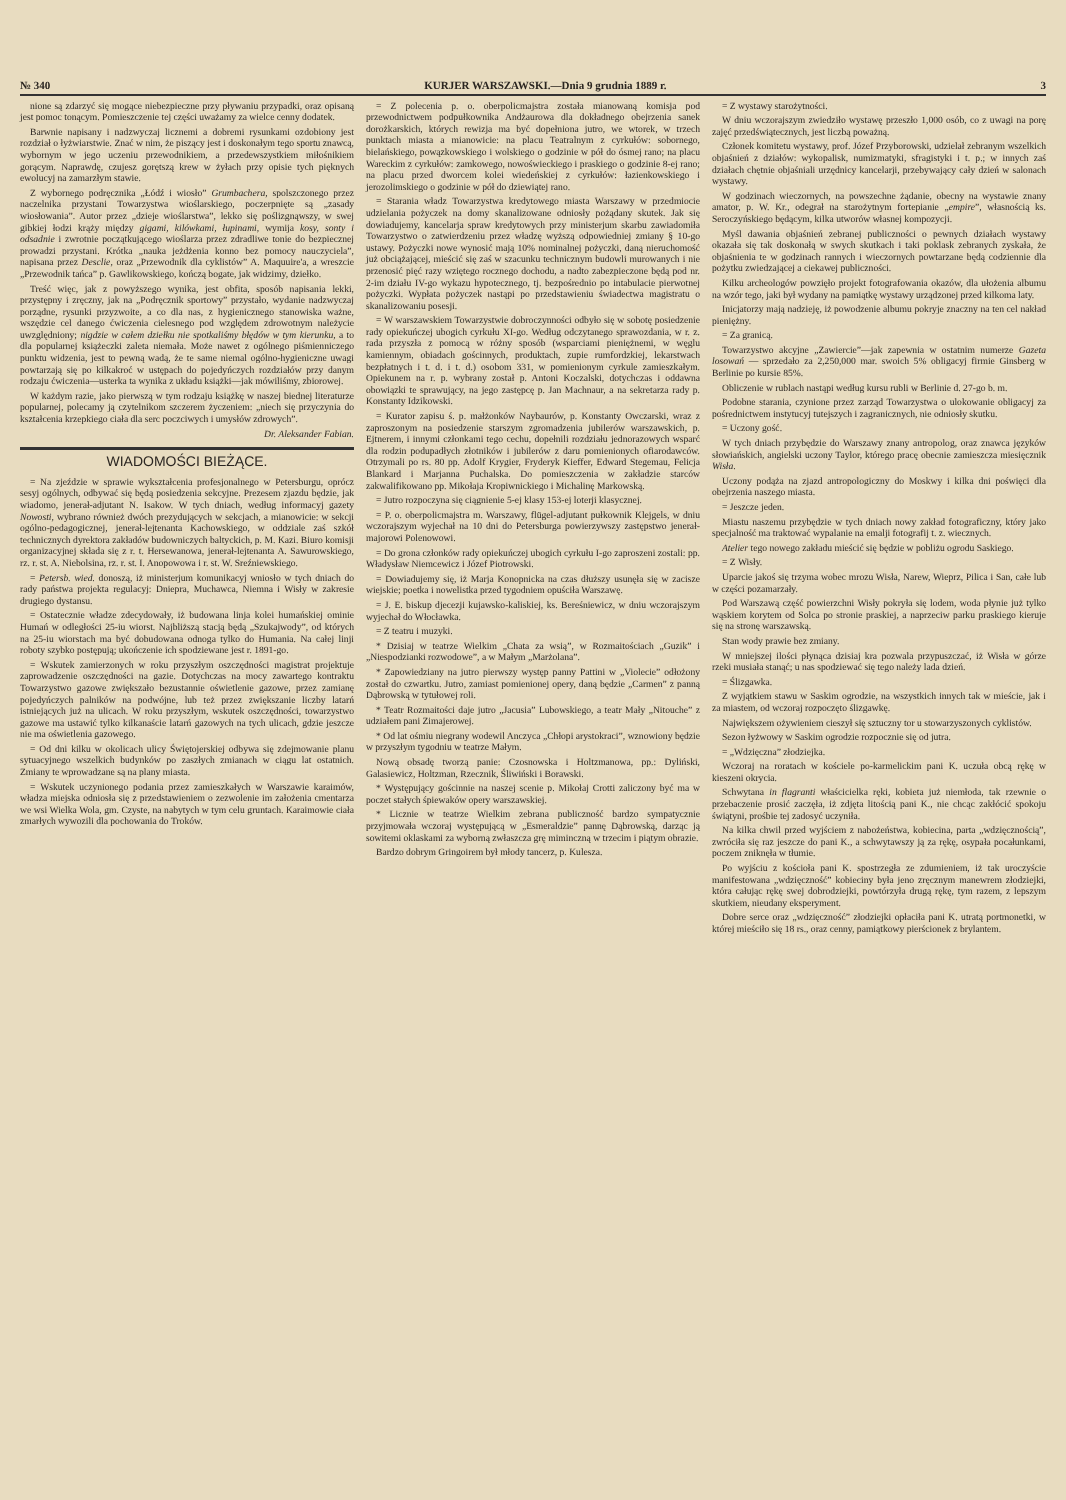№ 340 KURJER WARSZAWSKI.—Dnia 9 grudnia 1889 r. 3
nione są zdarzyć się mogące niebezpieczne przy pływaniu przypadki, oraz opisaną jest pomoc tonącym. Pomieszczenie tej części uważamy za wielce cenny dodatek.
Barwnie napisany i nadzwyczaj licznemi a dobremi rysunkami ozdobiony jest rozdział o łyżwiarstwie. Znać w nim, że piszący jest i doskonałym tego sportu znawcą, wybornym w jego uczeniu przewodnikiem, a przedewszystkiem miłośnikiem gorącym. Naprawdę, czujesz gorętszą krew w żyłach przy opisie tych pięknych ewolucyj na zamarzłym stawie.
Z wybornego podręcznika „Łódź i wiosło” Grumbachera, spolszczonego przez naczelnika przystani Towarzystwa wioślarskiego, poczerpnięte są „zasady wiosłowania”. Autor przez „dzieje wioślarstwa”, lekko się poślizgnąwszy, w swej gibkiej łodzi krąży między gigami, kilówkami, łupinami, wymija kosy, sonty i odsadnie i zwrotnie początkującego wioślarza przez zdradliwe tonie do bezpiecznej prowadzi przystani. Krótka „nauka jeżdżenia konno bez pomocy nauczyciela”, napisana przez Desclie, oraz „Przewodnik dla cyklistów” A. Maquuire'a, a wreszcie „Przewodnik tańca” p. Gawlikowskiego, kończą bogate, jak widzimy, dziełko.
Treść więc, jak z powyższego wynika, jest obfita, sposób napisania lekki, przystępny i zręczny, jak na „Podręcznik sportowy” przystało, wydanie nadzwyczaj porządne, rysunki przyzwoite, a co dla nas, z hygienicznego stanowiska ważne, wszędzie cel danego ćwiczenia cielesnego pod względem zdrowotnym należycie uwzględniony; nigdzie w całem dziełku nie spotkaliśmy błędów w tym kierunku, a to dla popularnej książeczki zaleta niemała. Może nawet z ogólnego piśmienniczego punktu widzenia, jest to pewną wadą, że te same niemal ogólno-hygieniczne uwagi powtarzają się po kilkakroć w ustępach do pojedyńczych rozdziałów przy danym rodzaju ćwiczenia—usterka ta wynika z układu książki—jak mówiliśmy, zbiorowej.
W każdym razie, jako pierwszą w tym rodzaju książkę w naszej biednej literaturze popularnej, polecamy ją czytelnikom szczerem życzeniem: „niech się przyczynia do kształcenia krzepkiego ciała dla serc poczciwych i umysłów zdrowych”.
Dr. Aleksander Fabian.
WIADOMOŚCI BIEŻĄCE.
= Na zjeździe w sprawie wykształcenia profesjonalnego w Petersburgu, oprócz sesyj ogólnych, odbywać się będą posiedzenia sekcyjne. Prezesem zjazdu będzie, jak wiadomo, jenerał-adjutant N. Isakow. W tych dniach, według informacyj gazety Nowosti, wybrano również dwóch prezydujących w sekcjach, a mianowicie: w sekcji ogólno-pedagogicznej, jenerał-lejtenanta Kachowskiego, w oddziale zaś szkół technicznych dyrektora zakładów budowniczych baltyckich, p. M. Kazi. Biuro komisji organizacyjnej składa się z r. t. Hersewanowa, jenerał-lejtenanta A. Sawurowskiego, rz. r. st. A. Niebolsina, rz. r. st. I. Anopowowa i r. st. W. Sreźniewskiego.
= Petersb. wied. donoszą, iż ministerjum komunikacyj wniosło w tych dniach do rady państwa projekta regulacyj: Dniepra, Muchawca, Niemna i Wisły w zakresie drugiego dystansu.
= Ostatecznie władze zdecydowały, iż budowana linja kolei humańskiej ominie Humań w odległości 25-iu wiorst. Najbliższą stacją będą „Szukajwody”, od których na 25-iu wiorstach ma być dobudowana odnoga tylko do Humania. Na całej linji roboty szybko postępują; ukończenie ich spodziewane jest r. 1891-go.
= Wskutek zamierzonych w roku przyszłym oszczędności magistrat projektuje zaprowadzenie oszczędności na gazie. Dotychczas na mocy zawartego kontraktu Towarzystwo gazowe zwiększało bezustannie oświetlenie gazowe, przez zamianę pojedyńczych palników na podwójne, lub też przez zwiększanie liczby latarń istniejących już na ulicach. W roku przyszłym, wskutek oszczędności, towarzystwo gazowe ma ustawić tylko kilkanaście latarń gazowych na tych ulicach, gdzie jeszcze nie ma oświetlenia gazowego.
= Od dni kilku w okolicach ulicy Świętojerskiej odbywa się zdejmowanie planu sytuacyjnego wszelkich budynków po zaszłych zmianach w ciągu lat ostatnich. Zmiany te wprowadzane są na plany miasta.
= Wskutek uczynionego podania przez zamieszkałych w Warszawie karaimów, władza miejska odniosła się z przedstawieniem o zezwolenie im założenia cmentarza we wsi Wielka Wola, gm. Czyste, na nabytych w tym celu gruntach. Karaimowie ciała zmarłych wywozili dla pochowania do Troków.
= Z polecenia p. o. oberpolicmajstra została mianowaną komisja pod przewodnictwem podpułkownika Andżaurowa dla dokładnego obejrzenia sanek dorożkarskich, których rewizja ma być dopełniona jutro, we wtorek, w trzech punktach miasta a mianowicie: na placu Teatralnym z cyrkułów: sobornego, bielańskiego, powązkowskiego i wolskiego o godzinie w pół do ósmej rano; na placu Wareckim z cyrkułów: zamkowego, nowoświeckiego i praskiego o godzinie 8-ej rano; na placu przed dworcem kolei wiedeńskiej z cyrkułów: łazienkowskiego i jerozolimskiego o godzinie w pół do dziewiątej rano.
= Starania władz Towarzystwa kredytowego miasta Warszawy w przedmiocie udzielania pożyczek na domy skanalizowane odniosły pożądany skutek. Jak się dowiadujemy, kancelarja spraw kredytowych przy ministerjum skarbu zawiadomiła Towarzystwo o zatwierdzeniu przez władzę wyższą odpowiedniej zmiany § 10-go ustawy. Pożyczki nowe wynosić mają 10% nominalnej pożyczki, daną nieruchomość już obciążającej, mieścić się zaś w szacunku technicznym budowli murowanych i nie przenosić pięć razy wziętego rocznego dochodu, a nadto zabezpieczone będą pod nr. 2-im działu IV-go wykazu hypotecznego, tj. bezpośrednio po intabulacie pierwotnej pożyczki. Wypłata pożyczek nastąpi po przedstawieniu świadectwa magistratu o skanalizowaniu posesji.
= W warszawskiem Towarzystwie dobroczynności odbyło się w sobotę posiedzenie rady opiekuńczej ubogich cyrkułu XI-go. Według odczytanego sprawozdania, w r. z. rada przyszła z pomocą w różny sposób (wsparciami pieniężnemi, w węglu kamiennym, obiadach gościnnych, produktach, zupie rumfordzkiej, lekarstwach bezpłatnych i t. d. i t. d.) osobom 331, w pomienionym cyrkule zamieszkałym. Opiekunem na r. p. wybrany został p. Antoni Koczalski, dotychczas i oddawna obowiązki te sprawujący, na jego zastępcę p. Jan Machnaur, a na sekretarza rady p. Konstanty Idzikowski.
= Kurator zapisu ś. p. małżonków Naybaurów, p. Konstanty Owczarski, wraz z zaproszonym na posiedzenie starszym zgromadzenia jubilerów warszawskich, p. Ejtnerem, i innymi członkami tego cechu, dopełnili rozdziału jednorazowych wsparć dla rodzin podupadłych złotników i jubilerów z daru pomienionych ofiarodawców. Otrzymali po rs. 80 pp. Adolf Krygier, Fryderyk Kieffer, Edward Stegemau, Felicja Blankard i Marjanna Puchalska. Do pomieszczenia w zakładzie starców zakwalifikowano pp. Mikołaja Kropiwnickiego i Michalinę Markowską.
= Jutro rozpoczyna się ciągnienie 5-ej klasy 153-ej loterji klasycznej.
= P. o. oberpolicmajstra m. Warszawy, flügel-adjutant pułkownik Klejgels, w dniu wczorajszym wyjechał na 10 dni do Petersburga powierzywszy zastępstwo jenerał-majorowi Polenowowi.
= Do grona członków rady opiekuńczej ubogich cyrkułu I-go zaproszeni zostali: pp. Władysław Niemcewicz i Józef Piotrowski.
= Dowiadujemy się, iż Marja Konopnicka na czas dłuższy usunęła się w zacisze wiejskie; poetka i nowelistka przed tygodniem opuściła Warszawę.
= J. E. biskup djecezji kujawsko-kaliskiej, ks. Bereśniewicz, w dniu wczorajszym wyjechał do Włocławka.
= Z teatru i muzyki.
* Dzisiaj w teatrze Wielkim „Chata za wsią”, w Rozmaitościach „Guzik” i „Niespodzianki rozwodowe”, a w Małym „Marżolana”.
* Zapowiedziany na jutro pierwszy występ panny Pattini w „Violecie” odłożony został do czwartku. Jutro, zamiast pomienionej opery, daną będzie „Carmen” z panną Dąbrowską w tytułowej roli.
* Teatr Rozmaitości daje jutro „Jacusia” Lubowskiego, a teatr Mały „Nitouche” z udziałem pani Zimajerowej.
* Od lat ośmiu niegrany wodewil Anczyca „Chłopi arystokraci”, wznowiony będzie w przyszłym tygodniu w teatrze Małym.
Nową obsadę tworzą panie: Czosnowska i Holtzmanowa, pp.: Dyliński, Galasiewicz, Holtzman, Rzecznik, Śliwiński i Borawski.
* Występujący gościnnie na naszej scenie p. Mikołaj Crotti zaliczony być ma w poczet stałych śpiewaków opery warszawskiej.
* Licznie w teatrze Wielkim zebrana publiczność bardzo sympatycznie przyjmowała wczoraj występującą w „Esmeraldzie” pannę Dąbrowską, darząc ją sowitemi oklaskami za wyborną zwłaszcza grę miminczną w trzecim i piątym obrazie.
Bardzo dobrym Gringoirem był młody tancerz, p. Kulesza.
= Z wystawy starożytności.
W dniu wczorajszym zwiedziło wystawę przeszło 1,000 osób, co z uwagi na porę zajęć przedświątecznych, jest liczbą poważną.
Członek komitetu wystawy, prof. Józef Przyborowski, udzielał zebranym wszelkich objaśnień z działów: wykopalisk, numizmatyki, sfragistyki i t. p.; w innych zaś działach chętnie objaśniali urzędnicy kancelarji, przebywający cały dzień w salonach wystawy.
W godzinach wieczornych, na powszechne żądanie, obecny na wystawie znany amator, p. W. Kr., odegrał na starożytnym fortepianie „empire”, własnością ks. Seroczyńskiego będącym, kilka utworów własnej kompozycji.
Myśl dawania objaśnień zebranej publiczności o pewnych działach wystawy okazała się tak doskonałą w swych skutkach i taki poklask zebranych zyskała, że objaśnienia te w godzinach rannych i wieczornych powtarzane będą codziennie dla pożytku zwiedzającej a ciekawej publiczności.
Kilku archeologów powzięło projekt fotografowania okazów, dla ułożenia albumu na wzór tego, jaki był wydany na pamiątkę wystawy urządzonej przed kilkoma laty.
Inicjatorzy mają nadzieję, iż powodzenie albumu pokryje znaczny na ten cel nakład pieniężny.
= Za granicą.
Towarzystwo akcyjne „Zawiercie”—jak zapewnia w ostatnim numerze Gazeta losowań — sprzedało za 2,250,000 mar. swoich 5% obligacyj firmie Ginsberg w Berlinie po kursie 85%.
Obliczenie w rublach nastąpi według kursu rubli w Berlinie d. 27-go b. m.
Podobne starania, czynione przez zarząd Towarzystwa o ulokowanie obligacyj za pośrednictwem instytucyj tutejszych i zagranicznych, nie odniosły skutku.
= Uczony gość.
W tych dniach przybędzie do Warszawy znany antropolog, oraz znawca języków słowiańskich, angielski uczony Taylor, którego pracę obecnie zamieszcza miesięcznik Wisła.
Uczony podąża na zjazd antropologiczny do Moskwy i kilka dni poświęci dla obejrzenia naszego miasta.
= Jeszcze jeden.
Miastu naszemu przybędzie w tych dniach nowy zakład fotograficzny, który jako specjalność ma traktować wypalanie na emalji fotografij t. z. wiecznych.
Atelier tego nowego zakładu mieścić się będzie w pobliżu ogrodu Saskiego.
= Z Wisły.
Uparcie jakoś się trzyma wobec mrozu Wisła, Narew, Wieprz, Pilica i San, całe lub w części pozamarzały.
Pod Warszawą część powierzchni Wisły pokryła się lodem, woda płynie już tylko wąskiem korytem od Solca po stronie praskiej, a naprzeciw parku praskiego kieruje się na stronę warszawską.
Stan wody prawie bez zmiany.
W mniejszej ilości płynąca dzisiaj kra pozwala przypuszczać, iż Wisła w górze rzeki musiała stanąć; u nas spodziewać się tego należy lada dzień.
= Ślizgawka.
Z wyjątkiem stawu w Saskim ogrodzie, na wszystkich innych tak w mieście, jak i za miastem, od wczoraj rozpoczęto ślizgawkę.
Największem ożywieniem cieszył się sztuczny tor u stowarzyszonych cyklistów.
Sezon łyżwowy w Saskim ogrodzie rozpocznie się od jutra.
= „Wdzięczna” złodziejka.
Wczoraj na roratach w kościele po-karmelickim pani K. uczuła obcą rękę w kieszeni okrycia.
Schwytana in flagranti właścicielka ręki, kobieta już niemłoda, tak rzewnie o przebaczenie prosić zaczęła, iż zdjęta litością pani K., nie chcąc zakłócić spokoju świątyni, prośbie tej zadosyć uczyniła.
Na kilka chwil przed wyjściem z nabożeństwa, kobiecina, parta „wdzięcznością”, zwróciła się raz jeszcze do pani K., a schwytawszy ją za rękę, osypała pocałunkami, poczem zniknęła w tłumie.
Po wyjściu z kościoła pani K. spostrzegła ze zdumieniem, iż tak uroczyście manifestowana „wdzięczność” kobieciny była jeno zręcznym manewrem złodziejki, która całując rękę swej dobrodziejki, powtórzyła drugą rękę, tym razem, z lepszym skutkiem, nieudany eksperyment.
Dobre serce oraz „wdzięczność” złodziejki opłaciła pani K. utratą portmonetki, w której mieściło się 18 rs., oraz cenny, pamiątkowy pierścionek z brylantem.